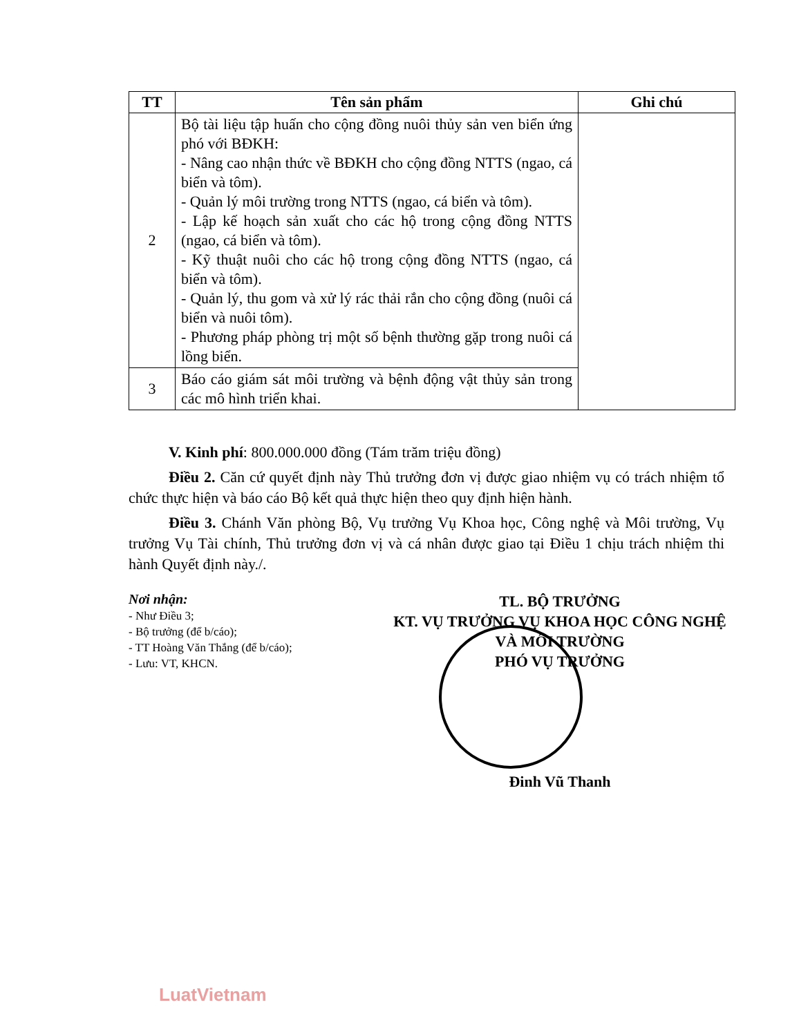| TT | Tên sản phẩm | Ghi chú |
| --- | --- | --- |
| 2 | Bộ tài liệu tập huấn cho cộng đồng nuôi thủy sản ven biển ứng phó với BĐKH: - Nâng cao nhận thức về BĐKH cho cộng đồng NTTS (ngao, cá biển và tôm). - Quản lý môi trường trong NTTS (ngao, cá biển và tôm). - Lập kế hoạch sản xuất cho các hộ trong cộng đồng NTTS (ngao, cá biển và tôm). - Kỹ thuật nuôi cho các hộ trong cộng đồng NTTS (ngao, cá biển và tôm). - Quản lý, thu gom và xử lý rác thải rắn cho cộng đồng (nuôi cá biển và nuôi tôm). - Phương pháp phòng trị một số bệnh thường gặp trong nuôi cá lồng biển. | |
| 3 | Báo cáo giám sát môi trường và bệnh động vật thủy sản trong các mô hình triển khai. | |
V. Kinh phí: 800.000.000 đồng (Tám trăm triệu đồng)
Điều 2. Căn cứ quyết định này Thủ trưởng đơn vị được giao nhiệm vụ có trách nhiệm tổ chức thực hiện và báo cáo Bộ kết quả thực hiện theo quy định hiện hành.
Điều 3. Chánh Văn phòng Bộ, Vụ trưởng Vụ Khoa học, Công nghệ và Môi trường, Vụ trưởng Vụ Tài chính, Thủ trưởng đơn vị và cá nhân được giao tại Điều 1 chịu trách nhiệm thi hành Quyết định này./.
Nơi nhận:
- Như Điều 3;
- Bộ trưởng (để b/cáo);
- TT Hoàng Văn Thắng (để b/cáo);
- Lưu: VT, KHCN.
TL. BỘ TRƯỞNG
KT. VỤ TRƯỞNG VỤ KHOA HỌC CÔNG NGHỆ
VÀ MÔI TRƯỜNG
PHÓ VỤ TRƯỞNG
Đinh Vũ Thanh
LuatVietnam